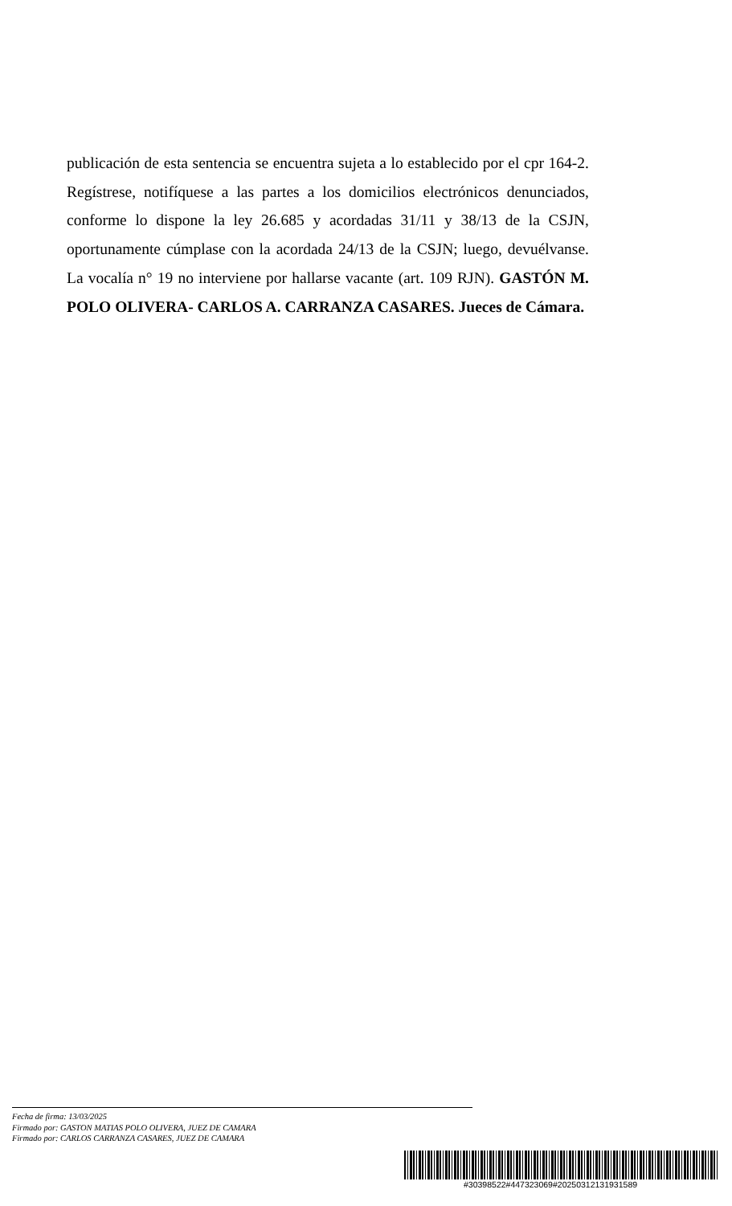publicación de esta sentencia se encuentra sujeta a lo establecido por el cpr 164-2. Regístrese, notifíquese a las partes a los domicilios electrónicos denunciados, conforme lo dispone la ley 26.685 y acordadas 31/11 y 38/13 de la CSJN, oportunamente cúmplase con la acordada 24/13 de la CSJN; luego, devuélvanse. La vocalía n° 19 no interviene por hallarse vacante (art. 109 RJN). GASTÓN M. POLO OLIVERA- CARLOS A. CARRANZA CASARES. Jueces de Cámara.
Fecha de firma: 13/03/2025
Firmado por: GASTON MATIAS POLO OLIVERA, JUEZ DE CAMARA
Firmado por: CARLOS CARRANZA CASARES, JUEZ DE CAMARA
#30398522#447323069#20250312131931589